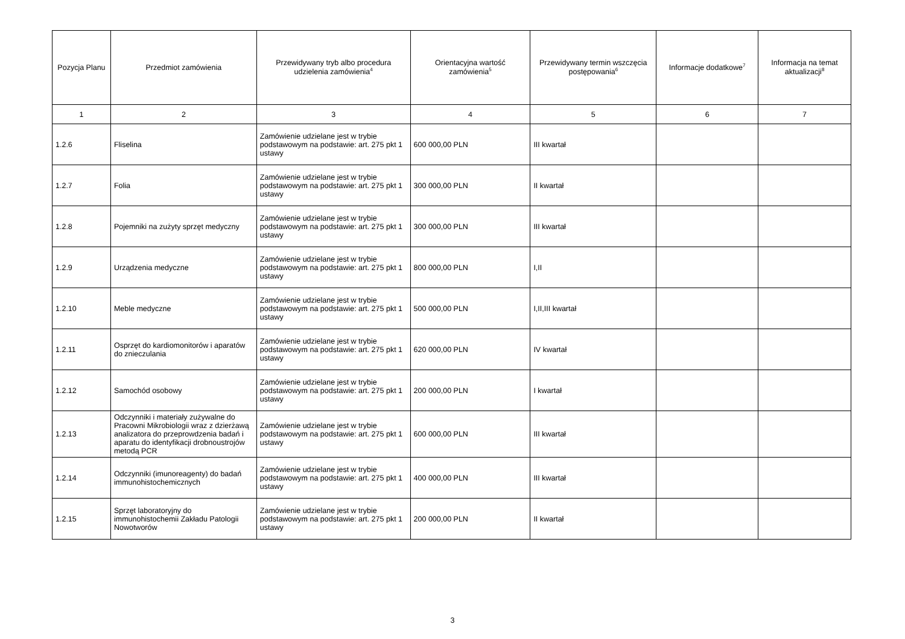| Pozycja Planu | Przedmiot zamówienia | Przewidywany tryb albo procedura udzielenia zamówienia<sup>4</sup> | Orientacyjna wartość zamówienia<sup>5</sup> | Przewidywany termin wszczęcia postępowania<sup>6</sup> | Informacje dodatkowe<sup>7</sup> | Informacja na temat aktualizacji<sup>8</sup> |
| --- | --- | --- | --- | --- | --- | --- |
| 1 | 2 | 3 | 4 | 5 | 6 | 7 |
| 1.2.6 | Fliselina | Zamówienie udzielane jest w trybie podstawowym na podstawie: art. 275 pkt 1 ustawy | 600 000,00 PLN | III kwartał | | |
| 1.2.7 | Folia | Zamówienie udzielane jest w trybie podstawowym na podstawie: art. 275 pkt 1 ustawy | 300 000,00 PLN | II kwartał | | |
| 1.2.8 | Pojemniki na zużyty sprzęt medyczny | Zamówienie udzielane jest w trybie podstawowym na podstawie: art. 275 pkt 1 ustawy | 300 000,00 PLN | III kwartał | | |
| 1.2.9 | Urządzenia medyczne | Zamówienie udzielane jest w trybie podstawowym na podstawie: art. 275 pkt 1 ustawy | 800 000,00 PLN | I,II | | |
| 1.2.10 | Meble medyczne | Zamówienie udzielane jest w trybie podstawowym na podstawie: art. 275 pkt 1 ustawy | 500 000,00 PLN | I,II,III kwartał | | |
| 1.2.11 | Osprzęt do kardiomonitorów i aparatów do znieczulania | Zamówienie udzielane jest w trybie podstawowym na podstawie: art. 275 pkt 1 ustawy | 620 000,00 PLN | IV kwartał | | |
| 1.2.12 | Samochód osobowy | Zamówienie udzielane jest w trybie podstawowym na podstawie: art. 275 pkt 1 ustawy | 200 000,00 PLN | I kwartał | | |
| 1.2.13 | Odczynniki i materiały zużywalne do Pracowni Mikrobiologii wraz z dzierżawą analizatora do przeprowdzenia badań i aparatu do identyfikacji drobnoustrojów metodą PCR | Zamówienie udzielane jest w trybie podstawowym na podstawie: art. 275 pkt 1 ustawy | 600 000,00 PLN | III kwartał | | |
| 1.2.14 | Odczynniki (imunoreagenty) do badań immunohistochemicznych | Zamówienie udzielane jest w trybie podstawowym na podstawie: art. 275 pkt 1 ustawy | 400 000,00 PLN | III kwartał | | |
| 1.2.15 | Sprzęt laboratoryjny do immunohistochemii Zakładu Patologii Nowotworów | Zamówienie udzielane jest w trybie podstawowym na podstawie: art. 275 pkt 1 ustawy | 200 000,00 PLN | II kwartał | | |
3